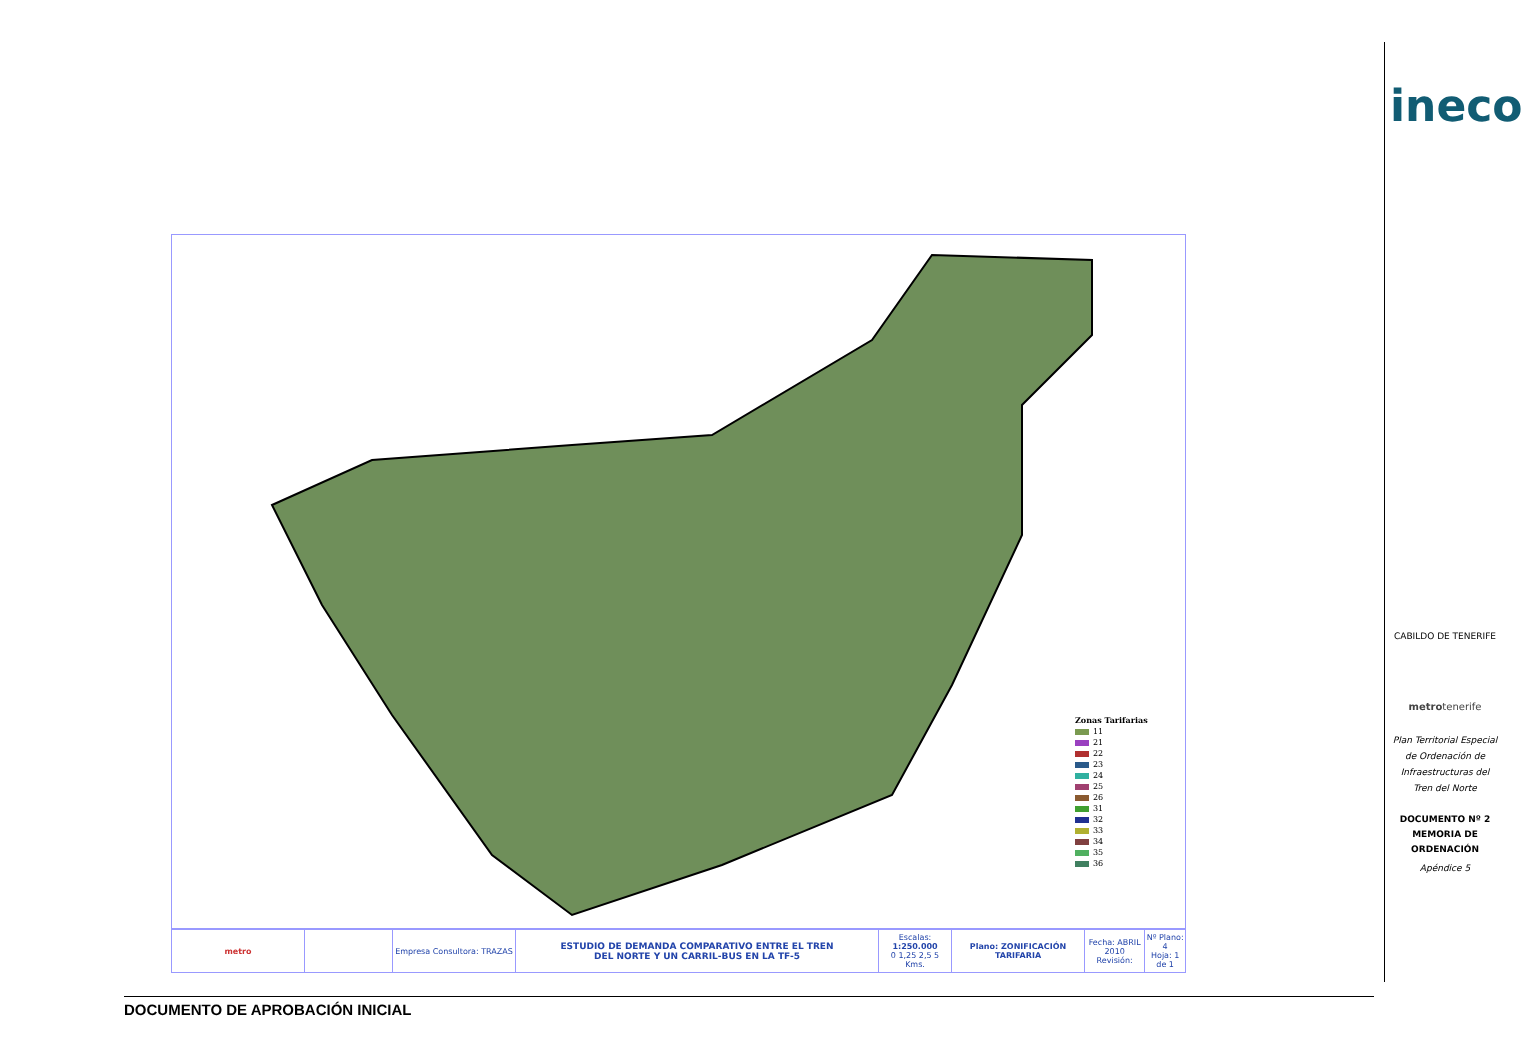ineco
CABILDO DE TENERIFE
metrotenerife
Plan Territorial Especial de Ordenación de Infraestructuras del Tren del Norte
DOCUMENTO Nº 2
MEMORIA DE ORDENACIÓN
Apéndice 5
Zonas Tarifarias
11
21
22
23
24
25
26
31
32
33
34
35
36
| metro | | Empresa Consultora: TRAZAS | ESTUDIO DE DEMANDA COMPARATIVO ENTRE EL TREN DEL NORTE Y UN CARRIL-BUS EN LA TF-5 | Escalas: 1:250.000 0 1,25 2,5 5 Kms. | Plano: ZONIFICACIÓN TARIFARIA | Fecha: ABRIL 2010 Revisión: | Nº Plano: 4 Hoja: 1 de 1 |
DOCUMENTO DE APROBACIÓN INICIAL